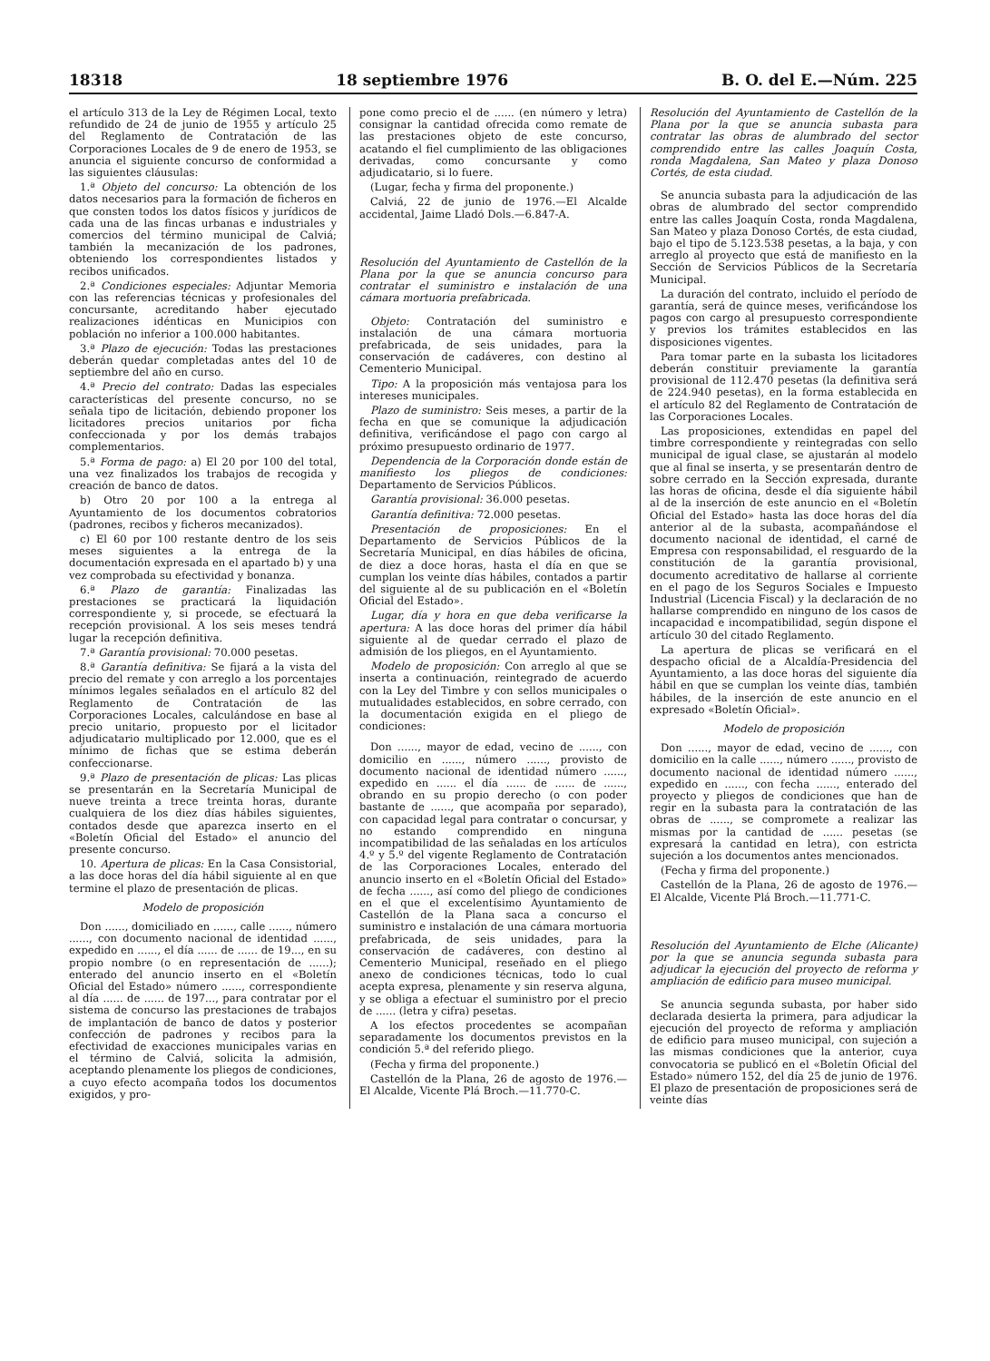18318 18 septiembre 1976 B. O. del E.—Núm. 225
el artículo 313 de la Ley de Régimen Local, texto refundido de 24 de junio de 1955 y artículo 25 del Reglamento de Contratación de las Corporaciones Locales de 9 de enero de 1953, se anuncia el siguiente concurso de conformidad a las siguientes cláusulas:
1.ª Objeto del concurso: La obtención de los datos necesarios para la formación de ficheros en que consten todos los datos físicos y jurídicos de cada una de las fincas urbanas e industriales y comercios del término municipal de Calviá; también la mecanización de los padrones, obteniendo los correspondientes listados y recibos unificados.
2.ª Condiciones especiales: Adjuntar Memoria con las referencias técnicas y profesionales del concursante, acreditando haber ejecutado realizaciones idénticas en Municipios con población no inferior a 100.000 habitantes.
3.ª Plazo de ejecución: Todas las prestaciones deberán quedar completadas antes del 10 de septiembre del año en curso.
4.ª Precio del contrato: Dadas las especiales características del presente concurso, no se señala tipo de licitación, debiendo proponer los licitadores precios unitarios por ficha confeccionada y por los demás trabajos complementarios.
5.ª Forma de pago: a) El 20 por 100 del total, una vez finalizados los trabajos de recogida y creación de banco de datos.
b) Otro 20 por 100 a la entrega al Ayuntamiento de los documentos cobratorios (padrones, recibos y ficheros mecanizados).
c) El 60 por 100 restante dentro de los seis meses siguientes a la entrega de la documentación expresada en el apartado b) y una vez comprobada su efectividad y bonanza.
6.ª Plazo de garantía: Finalizadas las prestaciones se practicará la liquidación correspondiente y, si procede, se efectuará la recepción provisional. A los seis meses tendrá lugar la recepción definitiva.
7.ª Garantía provisional: 70.000 pesetas.
8.ª Garantía definitiva: Se fijará a la vista del precio del remate y con arreglo a los porcentajes mínimos legales señalados en el artículo 82 del Reglamento de Contratación de las Corporaciones Locales, calculándose en base al precio unitario, propuesto por el licitador adjudicatario multiplicado por 12.000, que es el mínimo de fichas que se estima deberán confeccionarse.
9.ª Plazo de presentación de plicas: Las plicas se presentarán en la Secretaría Municipal de nueve treinta a trece treinta horas, durante cualquiera de los diez días hábiles siguientes, contados desde que aparezca inserto en el «Boletín Oficial del Estado» el anuncio del presente concurso.
10. Apertura de plicas: En la Casa Consistorial, a las doce horas del día hábil siguiente al en que termine el plazo de presentación de plicas.
Modelo de proposición
Don ......, domiciliado en ......, calle ......, número ......, con documento nacional de identidad ......, expedido en ......, el día ...... de ...... de 19..., en su propio nombre (o en representación de ......); enterado del anuncio inserto en el «Boletín Oficial del Estado» número ......, correspondiente al día ...... de ...... de 197..., para contratar por el sistema de concurso las prestaciones de trabajos de implantación de banco de datos y posterior confección de padrones y recibos para la efectividad de exacciones municipales varias en el término de Calviá, solicita la admisión, aceptando plenamente los pliegos de condiciones, a cuyo efecto acompaña todos los documentos exigidos, y pro-
pone como precio el de ...... (en número y letra) consignar la cantidad ofrecida como remate de las prestaciones objeto de este concurso, acatando el fiel cumplimiento de las obligaciones derivadas, como concursante y como adjudicatario, si lo fuere.
(Lugar, fecha y firma del proponente.)
Calviá, 22 de junio de 1976.—El Alcalde accidental, Jaime Lladó Dols.—6.847-A.
Resolución del Ayuntamiento de Castellón de la Plana por la que se anuncia concurso para contratar el suministro e instalación de una cámara mortuoria prefabricada.
Objeto: Contratación del suministro e instalación de una cámara mortuoria prefabricada, de seis unidades, para la conservación de cadáveres, con destino al Cementerio Municipal.
Tipo: A la proposición más ventajosa para los intereses municipales.
Plazo de suministro: Seis meses, a partir de la fecha en que se comunique la adjudicación definitiva, verificándose el pago con cargo al próximo presupuesto ordinario de 1977.
Dependencia de la Corporación donde están de manifiesto los pliegos de condiciones: Departamento de Servicios Públicos.
Garantía provisional: 36.000 pesetas.
Garantía definitiva: 72.000 pesetas.
Presentación de proposiciones: En el Departamento de Servicios Públicos de la Secretaría Municipal, en días hábiles de oficina, de diez a doce horas, hasta el día en que se cumplan los veinte días hábiles, contados a partir del siguiente al de su publicación en el «Boletín Oficial del Estado».
Lugar, día y hora en que deba verificarse la apertura: A las doce horas del primer día hábil siguiente al de quedar cerrado el plazo de admisión de los pliegos, en el Ayuntamiento.
Modelo de proposición: Con arreglo al que se inserta a continuación, reintegrado de acuerdo con la Ley del Timbre y con sellos municipales o mutualidades establecidos, en sobre cerrado, con la documentación exigida en el pliego de condiciones:
Don ......, mayor de edad, vecino de ......, con domicilio en ......, número ......, provisto de documento nacional de identidad número ......, expedido en ...... el día ...... de ...... de ......, obrando en su propio derecho (o con poder bastante de ......, que acompaña por separado), con capacidad legal para contratar o concursar, y no estando comprendido en ninguna incompatibilidad de las señaladas en los artículos 4.º y 5.º del vigente Reglamento de Contratación de las Corporaciones Locales, enterado del anuncio inserto en el «Boletín Oficial del Estado» de fecha ......, así como del pliego de condiciones en el que el excelentísimo Ayuntamiento de Castellón de la Plana saca a concurso el suministro e instalación de una cámara mortuoria prefabricada, de seis unidades, para la conservación de cadáveres, con destino al Cementerio Municipal, reseñado en el pliego anexo de condiciones técnicas, todo lo cual acepta expresa, plenamente y sin reserva alguna, y se obliga a efectuar el suministro por el precio de ...... (letra y cifra) pesetas.
A los efectos procedentes se acompañan separadamente los documentos previstos en la condición 5.ª del referido pliego.
(Fecha y firma del proponente.)
Castellón de la Plana, 26 de agosto de 1976.—El Alcalde, Vicente Plá Broch.—11.770-C.
Resolución del Ayuntamiento de Castellón de la Plana por la que se anuncia subasta para contratar las obras de alumbrado del sector comprendido entre las calles Joaquín Costa, ronda Magdalena, San Mateo y plaza Donoso Cortés, de esta ciudad.
Se anuncia subasta para la adjudicación de las obras de alumbrado del sector comprendido entre las calles Joaquín Costa, ronda Magdalena, San Mateo y plaza Donoso Cortés, de esta ciudad, bajo el tipo de 5.123.538 pesetas, a la baja, y con arreglo al proyecto que está de manifiesto en la Sección de Servicios Públicos de la Secretaría Municipal.
La duración del contrato, incluido el período de garantía, será de quince meses, verificándose los pagos con cargo al presupuesto correspondiente y previos los trámites establecidos en las disposiciones vigentes.
Para tomar parte en la subasta los licitadores deberán constituir previamente la garantía provisional de 112.470 pesetas (la definitiva será de 224.940 pesetas), en la forma establecida en el artículo 82 del Reglamento de Contratación de las Corporaciones Locales.
Las proposiciones, extendidas en papel del timbre correspondiente y reintegradas con sello municipal de igual clase, se ajustarán al modelo que al final se inserta, y se presentarán dentro de sobre cerrado en la Sección expresada, durante las horas de oficina, desde el día siguiente hábil al de la inserción de este anuncio en el «Boletín Oficial del Estado» hasta las doce horas del día anterior al de la subasta, acompañándose el documento nacional de identidad, el carné de Empresa con responsabilidad, el resguardo de la constitución de la garantía provisional, documento acreditativo de hallarse al corriente en el pago de los Seguros Sociales e Impuesto Industrial (Licencia Fiscal) y la declaración de no hallarse comprendido en ninguno de los casos de incapacidad e incompatibilidad, según dispone el artículo 30 del citado Reglamento.
La apertura de plicas se verificará en el despacho oficial de a Alcaldía-Presidencia del Ayuntamiento, a las doce horas del siguiente día hábil en que se cumplan los veinte días, también hábiles, de la inserción de este anuncio en el expresado «Boletín Oficial».
Modelo de proposición
Don ......, mayor de edad, vecino de ......, con domicilio en la calle ......, número ......, provisto de documento nacional de identidad número ......, expedido en ......, con fecha ......, enterado del proyecto y pliegos de condiciones que han de regir en la subasta para la contratación de las obras de ......, se compromete a realizar las mismas por la cantidad de ...... pesetas (se expresará la cantidad en letra), con estricta sujeción a los documentos antes mencionados.
(Fecha y firma del proponente.)
Castellón de la Plana, 26 de agosto de 1976.—El Alcalde, Vicente Plá Broch.—11.771-C.
Resolución del Ayuntamiento de Elche (Alicante) por la que se anuncia segunda subasta para adjudicar la ejecución del proyecto de reforma y ampliación de edificio para museo municipal.
Se anuncia segunda subasta, por haber sido declarada desierta la primera, para adjudicar la ejecución del proyecto de reforma y ampliación de edificio para museo municipal, con sujeción a las mismas condiciones que la anterior, cuya convocatoria se publicó en el «Boletín Oficial del Estado» número 152, del día 25 de junio de 1976. El plazo de presentación de proposiciones será de veinte días